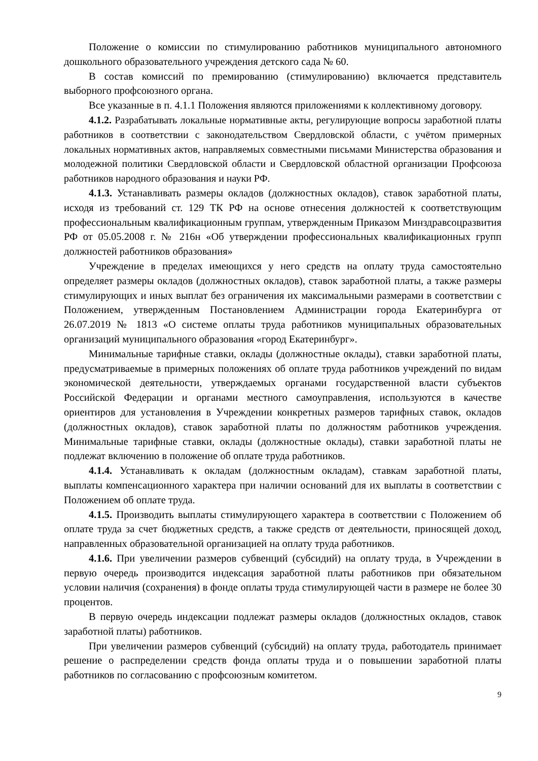Положение о комиссии по стимулированию работников муниципального автономного дошкольного образовательного учреждения детского сада № 60.
В состав комиссий по премированию (стимулированию) включается представитель выборного профсоюзного органа.
Все указанные в п. 4.1.1 Положения являются приложениями к коллективному договору.
4.1.2. Разрабатывать локальные нормативные акты, регулирующие вопросы заработной платы работников в соответствии с законодательством Свердловской области, с учётом примерных локальных нормативных актов, направляемых совместными письмами Министерства образования и молодежной политики Свердловской области и Свердловской областной организации Профсоюза работников народного образования и науки РФ.
4.1.3. Устанавливать размеры окладов (должностных окладов), ставок заработной платы, исходя из требований ст. 129 ТК РФ на основе отнесения должностей к соответствующим профессиональным квалификационным группам, утвержденным Приказом Минздравсоцразвития РФ от 05.05.2008 г. № 216н «Об утверждении профессиональных квалификационных групп должностей работников образования»
Учреждение в пределах имеющихся у него средств на оплату труда самостоятельно определяет размеры окладов (должностных окладов), ставок заработной платы, а также размеры стимулирующих и иных выплат без ограничения их максимальными размерами в соответствии с Положением, утвержденным Постановлением Администрации города Екатеринбурга от 26.07.2019 № 1813 «О системе оплаты труда работников муниципальных образовательных организаций муниципального образования «город Екатеринбург».
Минимальные тарифные ставки, оклады (должностные оклады), ставки заработной платы, предусматриваемые в примерных положениях об оплате труда работников учреждений по видам экономической деятельности, утверждаемых органами государственной власти субъектов Российской Федерации и органами местного самоуправления, используются в качестве ориентиров для установления в Учреждении конкретных размеров тарифных ставок, окладов (должностных окладов), ставок заработной платы по должностям работников учреждения. Минимальные тарифные ставки, оклады (должностные оклады), ставки заработной платы не подлежат включению в положение об оплате труда работников.
4.1.4. Устанавливать к окладам (должностным окладам), ставкам заработной платы, выплаты компенсационного характера при наличии оснований для их выплаты в соответствии с Положением об оплате труда.
4.1.5. Производить выплаты стимулирующего характера в соответствии с Положением об оплате труда за счет бюджетных средств, а также средств от деятельности, приносящей доход, направленных образовательной организацией на оплату труда работников.
4.1.6. При увеличении размеров субвенций (субсидий) на оплату труда, в Учреждении в первую очередь производится индексация заработной платы работников при обязательном условии наличия (сохранения) в фонде оплаты труда стимулирующей части в размере не более 30 процентов.
В первую очередь индексации подлежат размеры окладов (должностных окладов, ставок заработной платы) работников.
При увеличении размеров субвенций (субсидий) на оплату труда, работодатель принимает решение о распределении средств фонда оплаты труда и о повышении заработной платы работников по согласованию с профсоюзным комитетом.
9